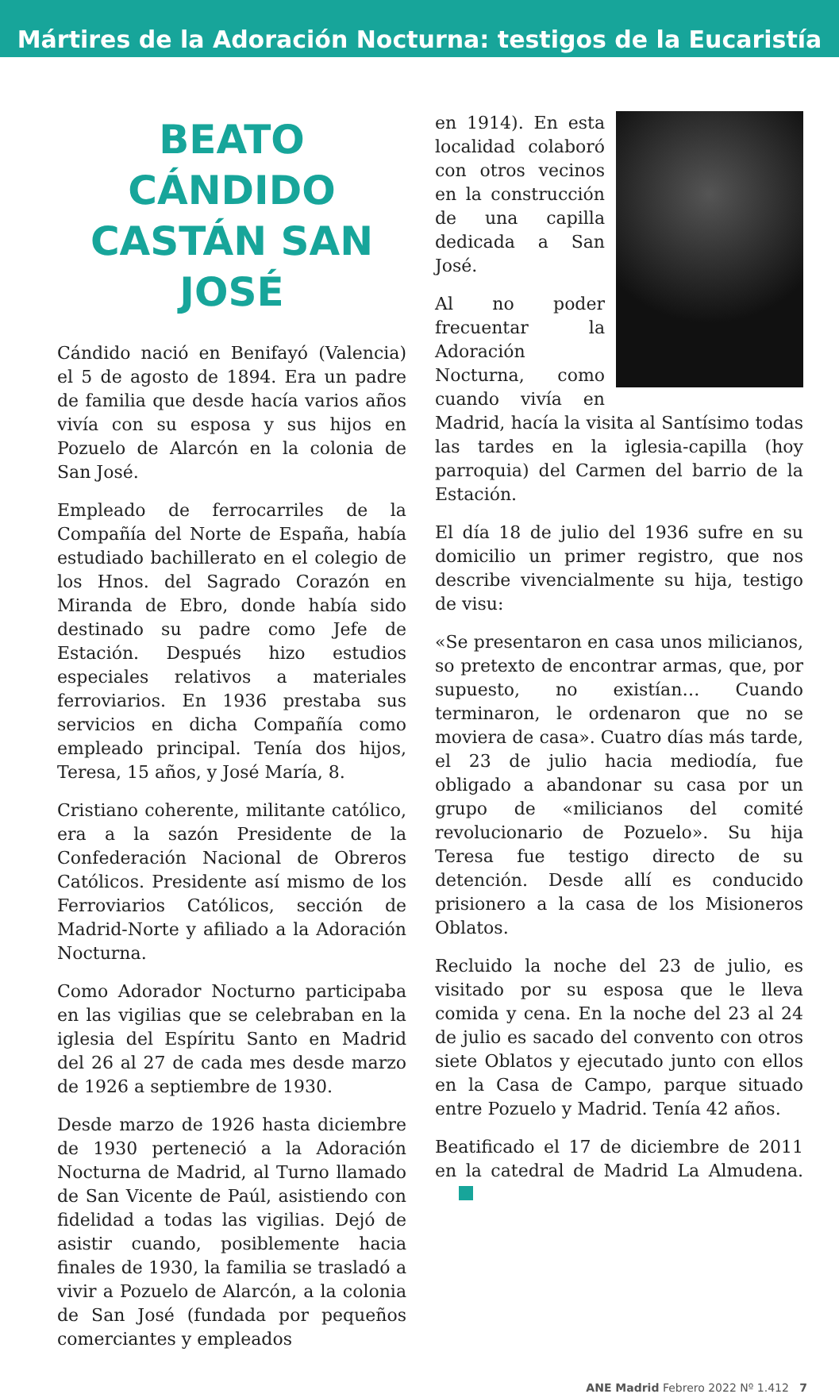Mártires de la Adoración Nocturna: testigos de la Eucaristía
BEATO CÁNDIDO CASTÁN SAN JOSÉ
Cándido nació en Benifayó (Valencia) el 5 de agosto de 1894. Era un padre de familia que desde hacía varios años vivía con su esposa y sus hijos en Pozuelo de Alarcón en la colonia de San José.
Empleado de ferrocarriles de la Compañía del Norte de España, había estudiado bachillerato en el colegio de los Hnos. del Sagrado Corazón en Miranda de Ebro, donde había sido destinado su padre como Jefe de Estación. Después hizo estudios especiales relativos a materiales ferroviarios. En 1936 prestaba sus servicios en dicha Compañía como empleado principal. Tenía dos hijos, Teresa, 15 años, y José María, 8.
Cristiano coherente, militante católico, era a la sazón Presidente de la Confederación Nacional de Obreros Católicos. Presidente así mismo de los Ferroviarios Católicos, sección de Madrid-Norte y afiliado a la Adoración Nocturna.
Como Adorador Nocturno participaba en las vigilias que se celebraban en la iglesia del Espíritu Santo en Madrid del 26 al 27 de cada mes desde marzo de 1926 a septiembre de 1930.
Desde marzo de 1926 hasta diciembre de 1930 perteneció a la Adoración Nocturna de Madrid, al Turno llamado de San Vicente de Paúl, asistiendo con fidelidad a todas las vigilias. Dejó de asistir cuando, posiblemente hacia finales de 1930, la familia se trasladó a vivir a Pozuelo de Alarcón, a la colonia de San José (fundada por pequeños comerciantes y empleados
en 1914). En esta localidad colaboró con otros vecinos en la construcción de una capilla dedicada a San José.
Al no poder frecuentar la Adoración Nocturna, como cuando vivía en Madrid, hacía la visita al Santísimo todas las tardes en la iglesia-capilla (hoy parroquia) del Carmen del barrio de la Estación.
El día 18 de julio del 1936 sufre en su domicilio un primer registro, que nos describe vivencialmente su hija, testigo de visu:
«Se presentaron en casa unos milicianos, so pretexto de encontrar armas, que, por supuesto, no existían… Cuando terminaron, le ordenaron que no se moviera de casa». Cuatro días más tarde, el 23 de julio hacia mediodía, fue obligado a abandonar su casa por un grupo de «milicianos del comité revolucionario de Pozuelo». Su hija Teresa fue testigo directo de su detención. Desde allí es conducido prisionero a la casa de los Misioneros Oblatos.
Recluido la noche del 23 de julio, es visitado por su esposa que le lleva comida y cena. En la noche del 23 al 24 de julio es sacado del convento con otros siete Oblatos y ejecutado junto con ellos en la Casa de Campo, parque situado entre Pozuelo y Madrid. Tenía 42 años.
Beatificado el 17 de diciembre de 2011 en la catedral de Madrid La Almudena.
ANE Madrid Febrero 2022 Nº 1.412 7